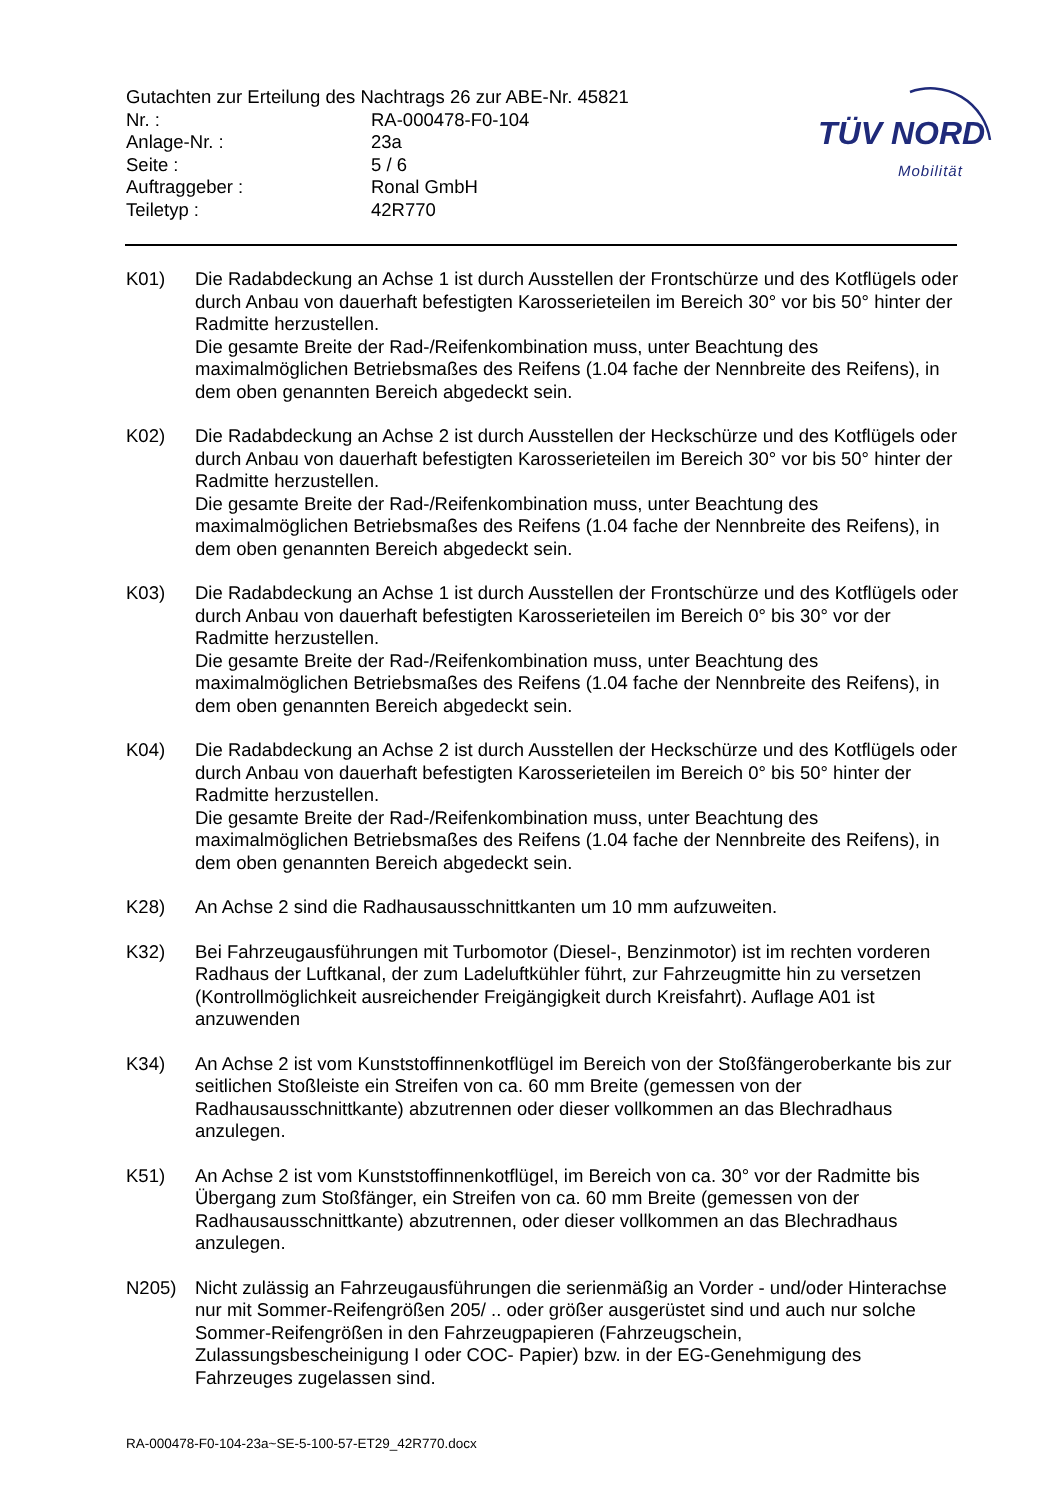Gutachten zur Erteilung des Nachtrags 26 zur ABE-Nr. 45821
| Nr. : | RA-000478-F0-104 |
| Anlage-Nr. : | 23a |
| Seite : | 5 / 6 |
| Auftraggeber : | Ronal GmbH |
| Teiletyp : | 42R770 |
TÜV NORD
Mobilität
K01) Die Radabdeckung an Achse 1 ist durch Ausstellen der Frontschürze und des Kotflügels oder durch Anbau von dauerhaft befestigten Karosserieteilen im Bereich 30° vor bis 50° hinter der Radmitte herzustellen.
Die gesamte Breite der Rad-/Reifenkombination muss, unter Beachtung des maximalmöglichen Betriebsmaßes des Reifens (1.04 fache der Nennbreite des Reifens), in dem oben genannten Bereich abgedeckt sein.
K02) Die Radabdeckung an Achse 2 ist durch Ausstellen der Heckschürze und des Kotflügels oder durch Anbau von dauerhaft befestigten Karosserieteilen im Bereich 30° vor bis 50° hinter der Radmitte herzustellen.
Die gesamte Breite der Rad-/Reifenkombination muss, unter Beachtung des maximalmöglichen Betriebsmaßes des Reifens (1.04 fache der Nennbreite des Reifens), in dem oben genannten Bereich abgedeckt sein.
K03) Die Radabdeckung an Achse 1 ist durch Ausstellen der Frontschürze und des Kotflügels oder durch Anbau von dauerhaft befestigten Karosserieteilen im Bereich 0° bis 30° vor der Radmitte herzustellen.
Die gesamte Breite der Rad-/Reifenkombination muss, unter Beachtung des maximalmöglichen Betriebsmaßes des Reifens (1.04 fache der Nennbreite des Reifens), in dem oben genannten Bereich abgedeckt sein.
K04) Die Radabdeckung an Achse 2 ist durch Ausstellen der Heckschürze und des Kotflügels oder durch Anbau von dauerhaft befestigten Karosserieteilen im Bereich 0° bis 50° hinter der Radmitte herzustellen.
Die gesamte Breite der Rad-/Reifenkombination muss, unter Beachtung des maximalmöglichen Betriebsmaßes des Reifens (1.04 fache der Nennbreite des Reifens), in dem oben genannten Bereich abgedeckt sein.
K28) An Achse 2 sind die Radhausausschnittkanten um 10 mm aufzuweiten.
K32) Bei Fahrzeugausführungen mit Turbomotor (Diesel-, Benzinmotor) ist im rechten vorderen Radhaus der Luftkanal, der zum Ladeluftkühler führt, zur Fahrzeugmitte hin zu versetzen (Kontrollmöglichkeit ausreichender Freigängigkeit durch Kreisfahrt). Auflage A01 ist anzuwenden
K34) An Achse 2 ist vom Kunststoffinnenkotflügel im Bereich von der Stoßfängeroberkante bis zur seitlichen Stoßleiste ein Streifen von ca. 60 mm Breite (gemessen von der Radhausausschnittkante) abzutrennen oder dieser vollkommen an das Blechradhaus anzulegen.
K51) An Achse 2 ist vom Kunststoffinnenkotflügel, im Bereich von ca. 30° vor der Radmitte bis Übergang zum Stoßfänger, ein Streifen von ca. 60 mm Breite (gemessen von der Radhausausschnittkante) abzutrennen, oder dieser vollkommen an das Blechradhaus anzulegen.
N205) Nicht zulässig an Fahrzeugausführungen die serienmäßig an Vorder - und/oder Hinterachse nur mit Sommer-Reifengrößen 205/ .. oder größer ausgerüstet sind und auch nur solche Sommer-Reifengrößen in den Fahrzeugpapieren (Fahrzeugschein, Zulassungsbescheinigung I oder COC- Papier) bzw. in der EG-Genehmigung des Fahrzeuges zugelassen sind.
RA-000478-F0-104-23a~SE-5-100-57-ET29_42R770.docx